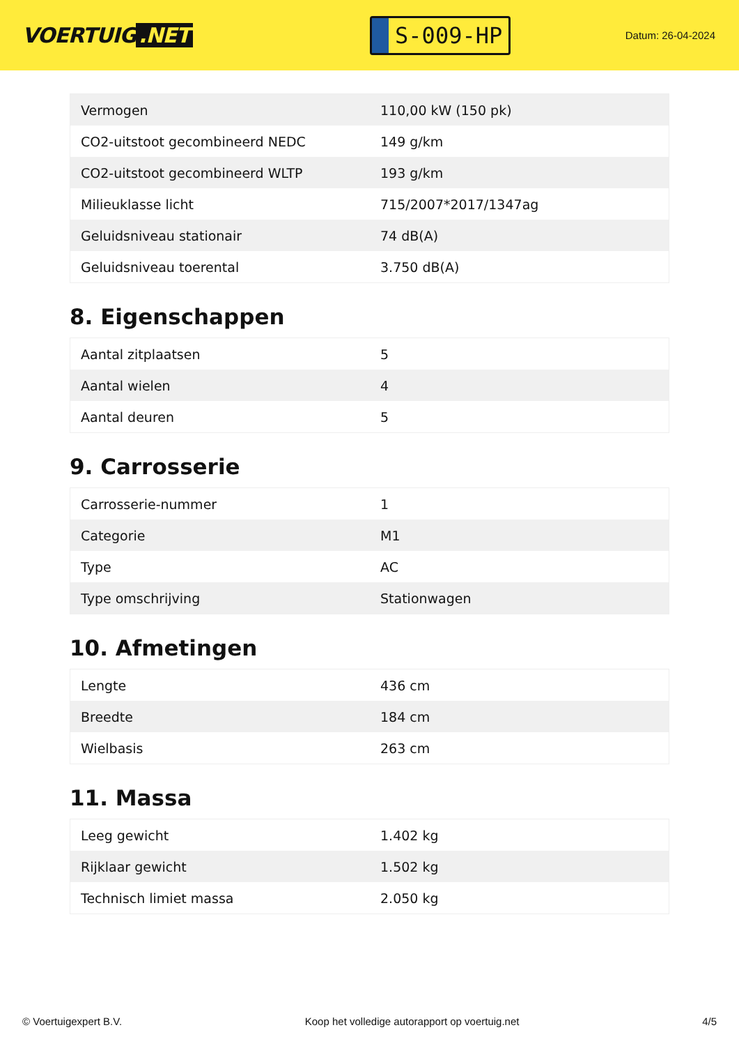VOERTUIG.NET
S-009-HP
Datum: 26-04-2024
| Vermogen | 110,00 kW (150 pk) |
| CO2-uitstoot gecombineerd NEDC | 149 g/km |
| CO2-uitstoot gecombineerd WLTP | 193 g/km |
| Milieuklasse licht | 715/2007*2017/1347ag |
| Geluidsniveau stationair | 74 dB(A) |
| Geluidsniveau toerental | 3.750 dB(A) |
8. Eigenschappen
| Aantal zitplaatsen | 5 |
| Aantal wielen | 4 |
| Aantal deuren | 5 |
9. Carrosserie
| Carrosserie-nummer | 1 |
| Categorie | M1 |
| Type | AC |
| Type omschrijving | Stationwagen |
10. Afmetingen
| Lengte | 436 cm |
| Breedte | 184 cm |
| Wielbasis | 263 cm |
11. Massa
| Leeg gewicht | 1.402 kg |
| Rijklaar gewicht | 1.502 kg |
| Technisch limiet massa | 2.050 kg |
© Voertuigexpert B.V. Koop het volledige autorapport op voertuig.net 4/5